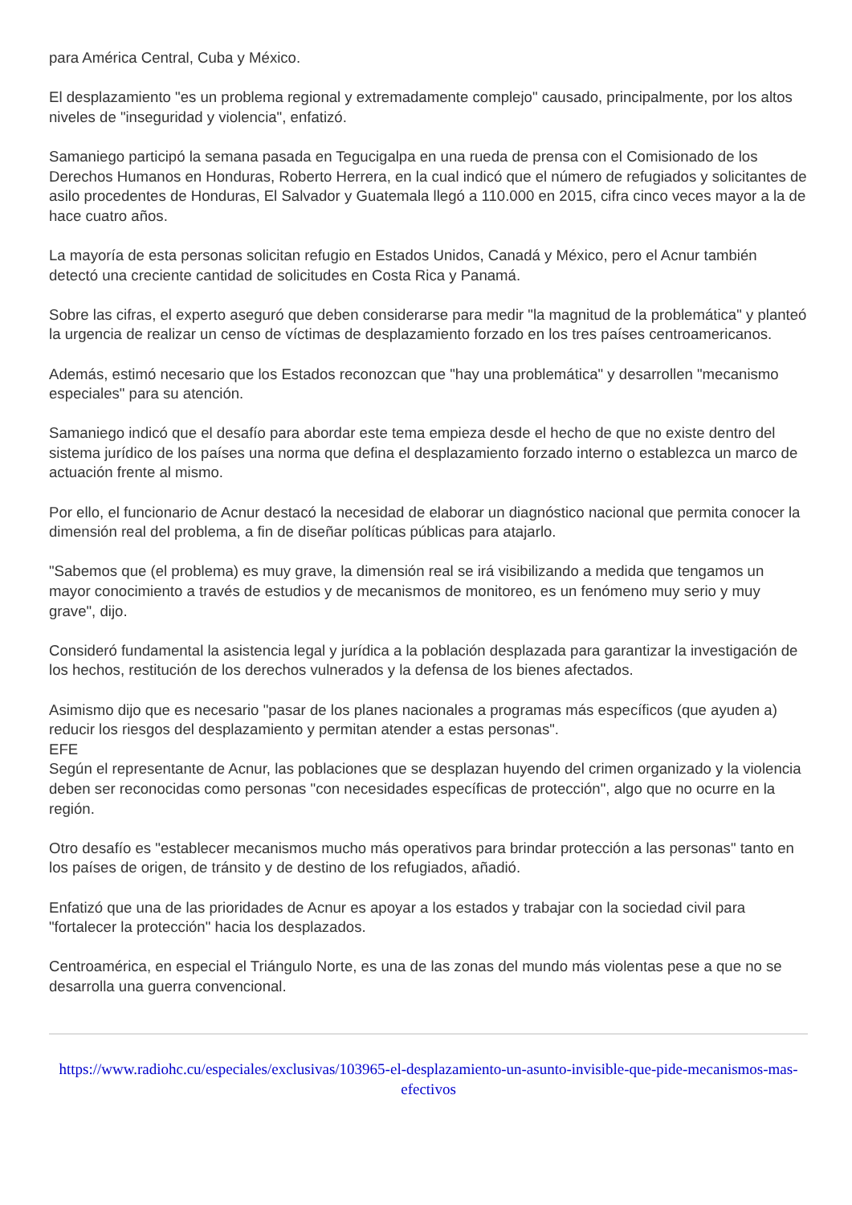para América Central, Cuba y México.
El desplazamiento "es un problema regional y extremadamente complejo" causado, principalmente, por los altos niveles de "inseguridad y violencia", enfatizó.
Samaniego participó la semana pasada en Tegucigalpa en una rueda de prensa con el Comisionado de los Derechos Humanos en Honduras, Roberto Herrera, en la cual indicó que el número de refugiados y solicitantes de asilo procedentes de Honduras, El Salvador y Guatemala llegó a 110.000 en 2015, cifra cinco veces mayor a la de hace cuatro años.
La mayoría de esta personas solicitan refugio en Estados Unidos, Canadá y México, pero el Acnur también detectó una creciente cantidad de solicitudes en Costa Rica y Panamá.
Sobre las cifras, el experto aseguró que deben considerarse para medir "la magnitud de la problemática" y planteó la urgencia de realizar un censo de víctimas de desplazamiento forzado en los tres países centroamericanos.
Además, estimó necesario que los Estados reconozcan que "hay una problemática" y desarrollen "mecanismo especiales" para su atención.
Samaniego indicó que el desafío para abordar este tema empieza desde el hecho de que no existe dentro del sistema jurídico de los países una norma que defina el desplazamiento forzado interno o establezca un marco de actuación frente al mismo.
Por ello, el funcionario de Acnur destacó la necesidad de elaborar un diagnóstico nacional que permita conocer la dimensión real del problema, a fin de diseñar políticas públicas para atajarlo.
"Sabemos que (el problema) es muy grave, la dimensión real se irá visibilizando a medida que tengamos un mayor conocimiento a través de estudios y de mecanismos de monitoreo, es un fenómeno muy serio y muy grave", dijo.
Consideró fundamental la asistencia legal y jurídica a la población desplazada para garantizar la investigación de los hechos, restitución de los derechos vulnerados y la defensa de los bienes afectados.
Asimismo dijo que es necesario "pasar de los planes nacionales a programas más específicos (que ayuden a) reducir los riesgos del desplazamiento y permitan atender a estas personas".
EFE
Según el representante de Acnur, las poblaciones que se desplazan huyendo del crimen organizado y la violencia deben ser reconocidas como personas "con necesidades específicas de protección", algo que no ocurre en la región.
Otro desafío es "establecer mecanismos mucho más operativos para brindar protección a las personas" tanto en los países de origen, de tránsito y de destino de los refugiados, añadió.
Enfatizó que una de las prioridades de Acnur es apoyar a los estados y trabajar con la sociedad civil para "fortalecer la protección" hacia los desplazados.
Centroamérica, en especial el Triángulo Norte, es una de las zonas del mundo más violentas pese a que no se desarrolla una guerra convencional.
https://www.radiohc.cu/especiales/exclusivas/103965-el-desplazamiento-un-asunto-invisible-que-pide-mecanismos-mas-efectivos